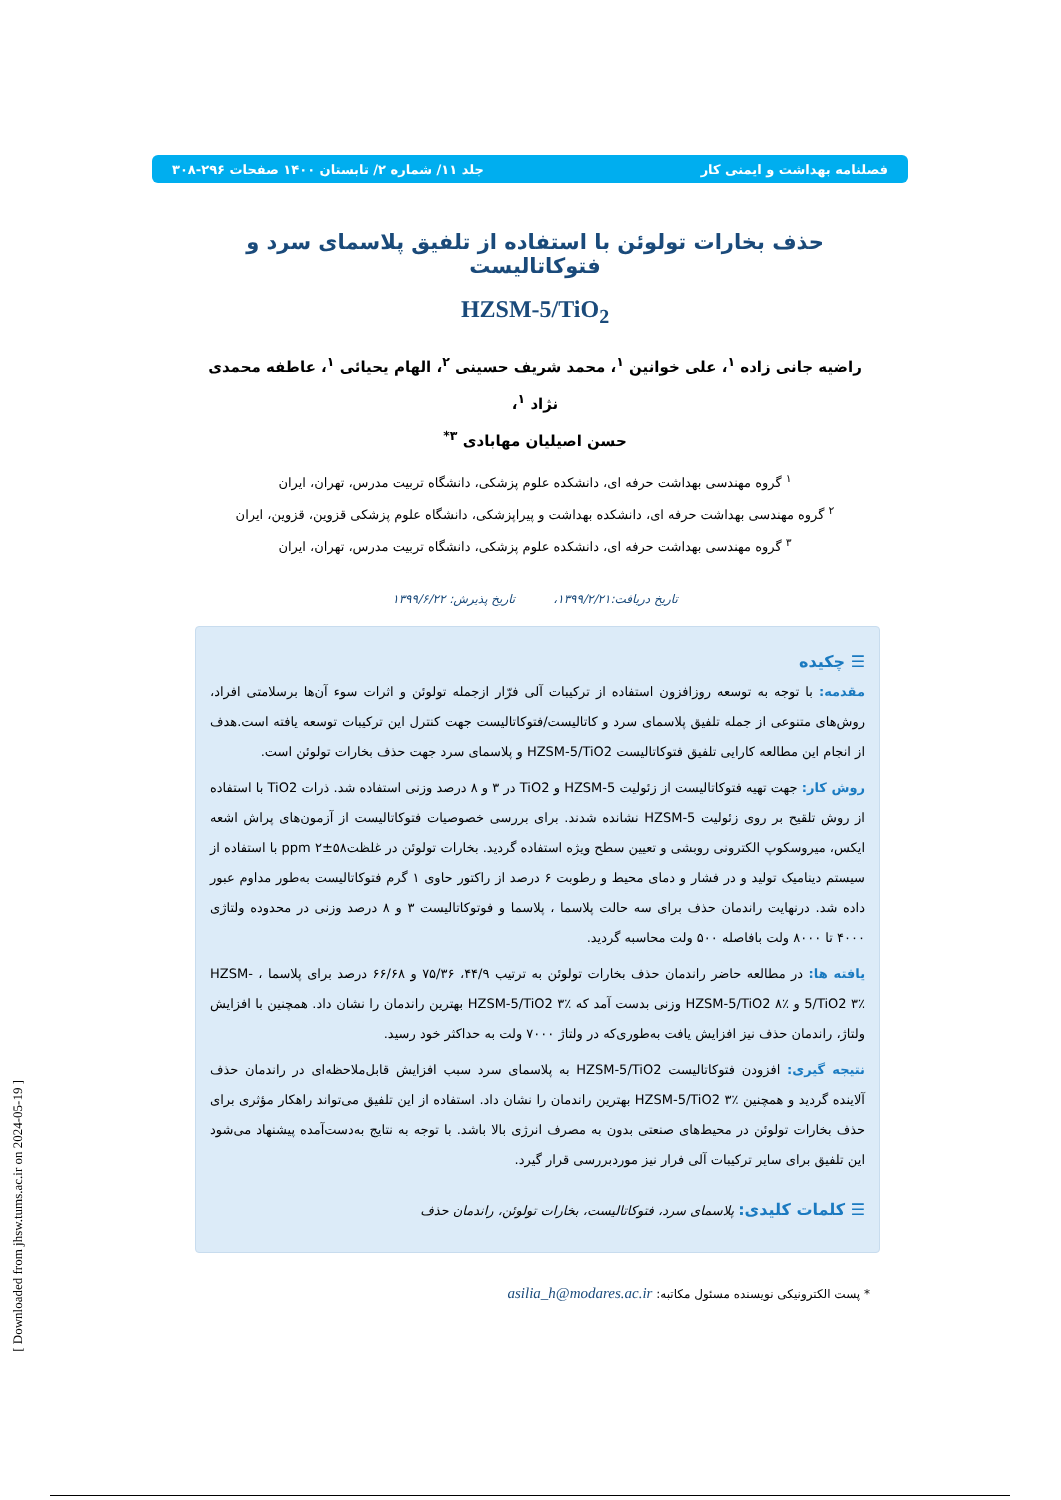فصلنامه بهداشت و ایمنی کار جلد ۱۱/ شماره ۲/ تابستان ۱۴۰۰ صفحات ۲۹۶-۳۰۸
حذف بخارات تولوئن با استفاده از تلفیق پلاسمای سرد و فتوکاتالیست
HZSM-5/TiO<sub>2</sub>
راضیه جانی زاده <sup>۱</sup>، علی خوانین <sup>۱</sup>، محمد شریف حسینی <sup>۲</sup>، الهام یحیائی <sup>۱</sup>، عاطفه محمدی نژاد <sup>۱</sup>،
حسن اصیلیان مهابادی <sup>۳*</sup>
<sup>۱</sup> گروه مهندسی بهداشت حرفه ای، دانشکده علوم پزشکی، دانشگاه تربیت مدرس، تهران، ایران
<sup>۲</sup> گروه مهندسی بهداشت حرفه ای، دانشکده بهداشت و پیراپزشکی، دانشگاه علوم پزشکی قزوین، قزوین، ایران
<sup>۳</sup> گروه مهندسی بهداشت حرفه ای، دانشکده علوم پزشکی، دانشگاه تربیت مدرس، تهران، ایران
تاریخ دریافت:۱۳۹۹/۲/۲۱، تاریخ پذیرش: ۱۳۹۹/۶/۲۲
☰ چکیده
مقدمه: با توجه به توسعه روزافزون استفاده از ترکیبات آلی فرّار ازجمله تولوئن و اثرات سوء آن‌ها برسلامتی افراد، روش‌های متنوعی از جمله تلفیق پلاسمای سرد و کاتالیست/فتوکاتالیست جهت کنترل این ترکیبات توسعه یافته است.هدف از انجام این مطالعه کارایی تلفیق فتوکاتالیست HZSM-5/TiO2 و پلاسمای سرد جهت حذف بخارات تولوئن است.
روش کار: جهت تهیه فتوکاتالیست از زئولیت HZSM-5 و TiO2 در ۳ و ۸ درصد وزنی استفاده شد. ذرات TiO2 با استفاده از روش تلقیح بر روی زئولیت HZSM-5 نشانده شدند. برای بررسی خصوصیات فتوکاتالیست از آزمون‌های پراش اشعه ایکس، میروسکوپ الکترونی روبشی و تعیین سطح ویژه استفاده گردید. بخارات تولوئن در غلظتppm ۲±۵۸ با استفاده از سیستم دینامیک تولید و در فشار و دمای محیط و رطوبت ۶ درصد از راکتور حاوی ۱ گرم فتوکاتالیست به‌طور مداوم عبور داده شد. درنهایت راندمان حذف برای سه حالت پلاسما ، پلاسما و فوتوکاتالیست ۳ و ۸ درصد وزنی در محدوده ولتاژی ۴۰۰۰ تا ۸۰۰۰ ولت بافاصله ۵۰۰ ولت محاسبه گردید.
یافته ها: در مطالعه حاضر راندمان حذف بخارات تولوئن به ترتیب ۴۴/۹، ۷۵/۳۶ و ۶۶/۶۸ درصد برای پلاسما ، HZSM-5/TiO2 ۳٪ و HZSM-5/TiO2 ۸٪ وزنی بدست آمد که HZSM-5/TiO2 ۳٪ بهترین راندمان را نشان داد. همچنین با افزایش ولتاژ، راندمان حذف نیز افزایش یافت به‌طوری‌که در ولتاژ ۷۰۰۰ ولت به حداکثر خود رسید.
نتیجه گیری: افزودن فتوکاتالیست HZSM-5/TiO2 به پلاسمای سرد سبب افزایش قابل‌ملاحظه‌ای در راندمان حذف آلاینده گردید و همچنین HZSM-5/TiO2 ۳٪ بهترین راندمان را نشان داد. استفاده از این تلفیق می‌تواند راهکار مؤثری برای حذف بخارات تولوئن در محیط‌های صنعتی بدون به مصرف انرژی بالا باشد. با توجه به نتایج به‌دست‌آمده پیشنهاد می‌شود این تلفیق برای سایر ترکیبات آلی فرار نیز موردبررسی قرار گیرد.
☰ کلمات کلیدی: پلاسمای سرد، فتوکاتالیست، بخارات تولوئن، راندمان حذف
* پست الکترونیکی نویسنده مسئول مکاتبه: asilia_h@modares.ac.ir
[ Downloaded from jhsw.tums.ac.ir on 2024-05-19 ]